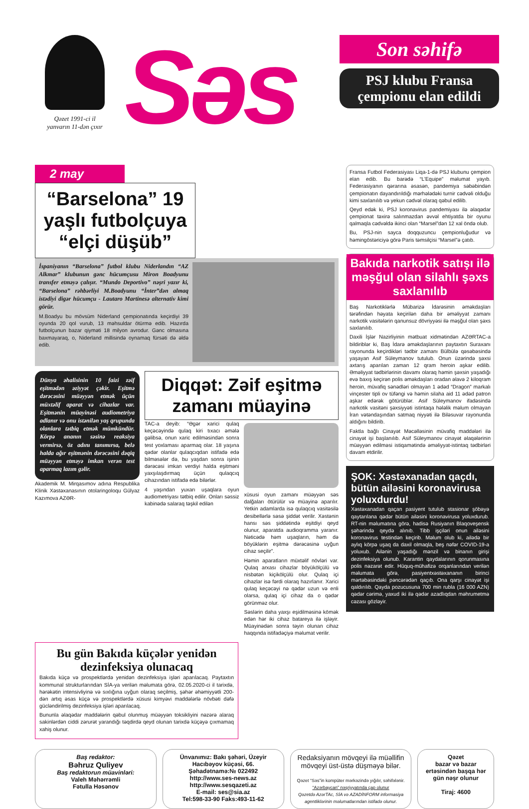Qəzet 1991-ci il
yanvarın 11-dən çıxır
Səs
Son səhifə
PSJ klubu Fransa çempionu elan edildi
2 may
“Barselona” 19 yaşlı futbolçuya “elçi düşüb”
İspaniyanın “Barselona” futbol klubu Niderlandın “AZ Alkmar” klubunun gənc hücumçusu Miron Boadyunu transfer etməyə çalışır. “Mundo Deportivo” nəşri yazır ki, “Barselona” rəhbərliyi M.Boadyunu “İnter”dən almaq istədiyi digər hücumçu - Lautaro Martinesə alternativ kimi görür.
M.Boadyu bu mövsüm Niderland çempionatında keçirdiyi 39 oyunda 20 qol vurub, 13 məhsuldar ötürmə edib. Hazırda futbolçunun bazar qiyməti 18 milyon avrodur. Gənc olmasına baxmayaraq, o, Niderland millisində oynamaq fürsəti də əldə edib.
Dünya əhalisinin 10 faizi zəif eşitmədən əziyyət çəkir. Eşitmə dərəcəsini müəyyən etmək üçün müxtəlif aparat və cihazlar var. Eşitmənin müayinəsi audiometriya adlanır və onu istənilən yaş qrupunda olanlara tətbiq etmək mümkündür. Körpə ananın səsinə reaksiya vermirsə, öz adını tanımırsa, belə halda ağır eşitmənin dərəcəsini dəqiq müəyyən etməyə imkan verən test aparmaq lazım gəlir.
Akademik M. Mirqasımov adına Respublika Klinik Xəstəxanasının otolaringoloqu Gülyaz Kazımova AZƏR-
Diqqət: Zəif eşitmə zamanı müayinə
TAC-a deyib: “Əgər xarici qulaq keçəcəyində qulaq kiri tıxacı əmələ gəlibsə, onun xaric edilməsindən sonra test yoxlaması aparmaq olar. 18 yaşına qədər olanlar qulaqcıqdan istifadə edə bilməsələr də, bu yaşdan sonra işinin dərəcəsi imkan verdiyi halda eşitməni yaxşılaşdırmaq üçün qulaqcıq cihazından istifadə edə bilərlər.
4 yaşından yuxarı uşaqlara oyun audiometriyası tətbiq edilir. Onları səssiz kabinədə salaraq təşkil edilən
xüsusi oyun zamanı müəyyən səs dalğaları ötürülür və müayinə aparılır. Yetkin adamlarda isə qulaqcıq vasitəsilə desibellərlə səsə şiddət verilir. Xəstənin hansı səs şiddətində eşitdiyi qeyd olunur, aparatda audioqramma yaranır. Nəticədə həm uşaqların, həm də böyüklərin eşitmə dərəcəsinə uyğun cihaz seçilir”.
Həmin aparatların müxtəlif növləri var. Qulaq arxası cihazlar böyükölçülü və nisbətən kiçikölçülü olur. Qulaq içi cihazlar isə fərdi olaraq hazırlanır. Xarici qulaq keçəcəyi nə qədər uzun və enli olarsa, qulaq içi cihaz da o qədər görünməz olur.
Səslərin daha yaxşı eşidilməsinə kömək edən hər iki cihaz batareya ilə işləyir. Müayinədən sonra təyin olunan cihaz haqqında istifadəçiyə məlumat verilir.
Bu gün Bakıda küçələr yenidən dezinfeksiya olunacaq
Bakıda küçə və prospektlərdə yenidən dezinfeksiya işləri aparılacaq. Paytaxtın kommunal strukturlarından SİA-ya verilən məlumata görə, 02.05.2020-ci il tarixdə, hərəkətin intensivliyinə və sıxlığına uyğun olaraq seçilmiş, şəhər əhəmiyyətli 200-dən artıq əsas küçə və prospektlərdə xüsusi kimyəvi maddələrlə növbəti dəfə gücləndirilmiş dezinfeksiya işləri aparılacaq.
Bununla əlaqədar maddələrin qəbul olunmuş müəyyən toksikliyini nəzərə alaraq sakinlərdən ciddi zərurət yarandığı təqdirdə qeyd olunan tarixdə küçəyə çıxmamaq xahiş olunur.
Fransa Futbol Federasiyası Liqa-1-də PSJ klubunu çempion elan edib. Bu barədə “L’Equipe” məlumat yayıb. Federasiyanın qərarına əsasən, pandemiya səbəbindən çempionatın dayandırıldığı mərhələdəki turnir cədvəli olduğu kimi saxlanılıb və yekun cədvəl olaraq qəbul edilib.
Qeyd edək ki, PSJ koronavirus pandemiyası ilə əlaqədar çempionat təxirə salınmazdan əvvəl ehtiyatda bir oyunu qalmaqla cədvəldə ikinci olan “Marsel”dən 12 xal öndə olub.
Bu, PSJ-nin sayca doqquzuncu çempionluğudur və həmingöstəriciyə görə Paris təmsilçisi “Marsel”ə çatıb.
Bakıda narkotik satışı ilə məşğul olan silahlı şəxs saxlanılıb
Baş Narkotiklərlə Mübarizə İdarəsinin əməkdaşları tərəfindən həyata keçirilən daha bir əməliyyat zamanı narkotik vasitələrin qanunsuz dövriyyəsi ilə məşğul olan şəxs saxlanılıb.
Daxili İşlər Nazirliyinin mətbuat xidmətindən AZƏRTAC-a bildiriblər ki, Baş İdarə əməkdaşlarının paytaxtın Suraxanı rayonunda keçirdikləri tədbir zamanı Bülbülə qəsəbəsində yaşayan Asif Süleymanov tutulub. Onun üzərində şəxsi axtarış aparılan zaman 12 qram heroin aşkar edilib. Əməliyyat tədbirlərinin davamı olaraq həmin şəxsin yaşadığı evə baxış keçirən polis əməkdaşları oradan əlavə 2 kiloqram heroin, müvafiq sənədləri olmayan 1 ədəd “Dragon” markalı vinçester tipli ov tüfəngi və həmin silaha aid 11 ədəd patron aşkar edərək götürüblər. Asif Süleymanov ifadəsində narkotik vasitəni şəxsiyyəti istintaqa hələlik məlum olmayan İran vətəndaşından satmaq niyyəti ilə Biləsuvar rayonunda aldığını bildirib.
Faktla bağlı Cinayət Məcəlləsinin müvafiq maddələri ilə cinayət işi başlanılıb. Asif Süleymanov cinayət əlaqələrinin müəyyən edilməsi istiqamətində əməliyyat-istintaq tədbirləri davam etdirilir.
ŞOK: Xəstəxanadan qaçdı, bütün ailəsini koronavirusa yoluxdurdu!
Xəstəxanadan qaçan pasiyent tutulub stasionar şöbəyə qaytarılana qədər bütün ailəsini koronavirusa yoluxdurub. RT-nin məlumatına görə, hadisə Rusiyanın Blaqoveşensk şəhərində qeydə alınıb. Tibb işçiləri onun ailəsini koronavirus testindən keçirib. Məlum olub ki, ailədə bir aylıq körpə uşaq da daxil olmaqla, beş nəfər COVID-19-a yoluxub. Ailənin yaşadığı mənzil və binanın girişi dezinfeksiya olunub. Karantin qaydalarının qorunmasına polis nəzarət edir. Hüquq-mühafizə orqanlarından verilən məlumata görə, pasiyentxəstəxananın birinci mərtəbəsindəki pəncərədən qaçıb. Ona qarşı cinayət işi qaldırılıb. Qayda pozucusuna 700 min rubla (16 000 AZN) qədər cərimə, yaxud iki ilə qədər azadlıqdan məhrumetmə cəzası gözləyir.
Baş redaktor:
Bəhruz Quliyev
Baş redaktorun müavinləri:
Valeh Məhərrəmli
Fətulla Həsənov
Ünvanımız: Bakı şəhəri, Üzeyir Hacıbəyov küçəsi, 66.
Şəhadətnamə:№ 022492
http://www.ses-news.az
http://www.sesqazeti.az
E-mail: ses@sia.az
Tel:598-33-90 Faks:493-11-62
Redaksiyanın mövqeyi ilə müəllifin mövqeyi üst-üstə düşməyə bilər.
Qəzet “Səs”in kompüter mərkəzində yığılır, səhifələnir.
“Azərbaycan” nəşriyyatında çap olunur
Qəzetdə AzərTAc, SİA və AZADİNFORM informasiya agentliklərinin məlumatlarından istifadə olunur.
Qəzet
bazar və bazar ertəsindən başqa hər gün nəşr olunur
Tiraj: 4600